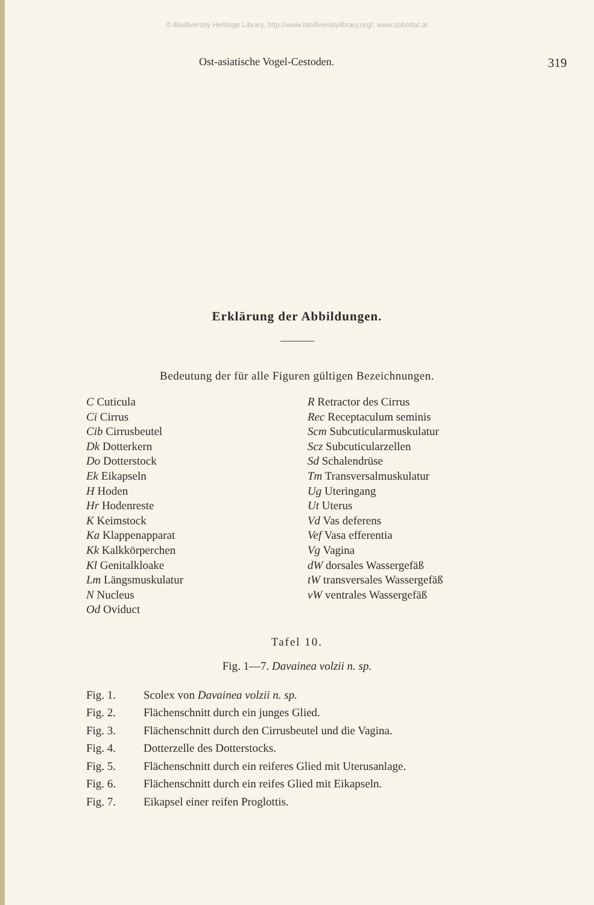© Biodiversity Heritage Library, http://www.biodiversitylibrary.org/; www.zobodat.at
Ost-asiatische Vogel-Cestoden. 319
Erklärung der Abbildungen.
Bedeutung der für alle Figuren gültigen Bezeichnungen.
C Cuticula
Ci Cirrus
Cib Cirrusbeutel
Dk Dotterkern
Do Dotterstock
Ek Eikapseln
H Hoden
Hr Hodenreste
K Keimstock
Ka Klappenapparat
Kk Kalkkörperchen
Kl Genitalkloake
Lm Längsmuskulatur
N Nucleus
Od Oviduct
R Retractor des Cirrus
Rec Receptaculum seminis
Scm Subcuticularmuskulatur
Scz Subcuticularzellen
Sd Schalendrüse
Tm Transversalmuskulatur
Ug Uteringang
Ut Uterus
Vd Vas deferens
Vef Vasa efferentia
Vg Vagina
dW dorsales Wassergefäß
tW transversales Wassergefäß
vW ventrales Wassergefäß
Tafel 10.
Fig. 1—7. Davainea volzii n. sp.
Fig. 1. Scolex von Davainea volzii n. sp.
Fig. 2. Flächenschnitt durch ein junges Glied.
Fig. 3. Flächenschnitt durch den Cirrusbeutel und die Vagina.
Fig. 4. Dotterzelle des Dotterstocks.
Fig. 5. Flächenschnitt durch ein reiferes Glied mit Uterusanlage.
Fig. 6. Flächenschnitt durch ein reifes Glied mit Eikapseln.
Fig. 7. Eikapsel einer reifen Proglottis.